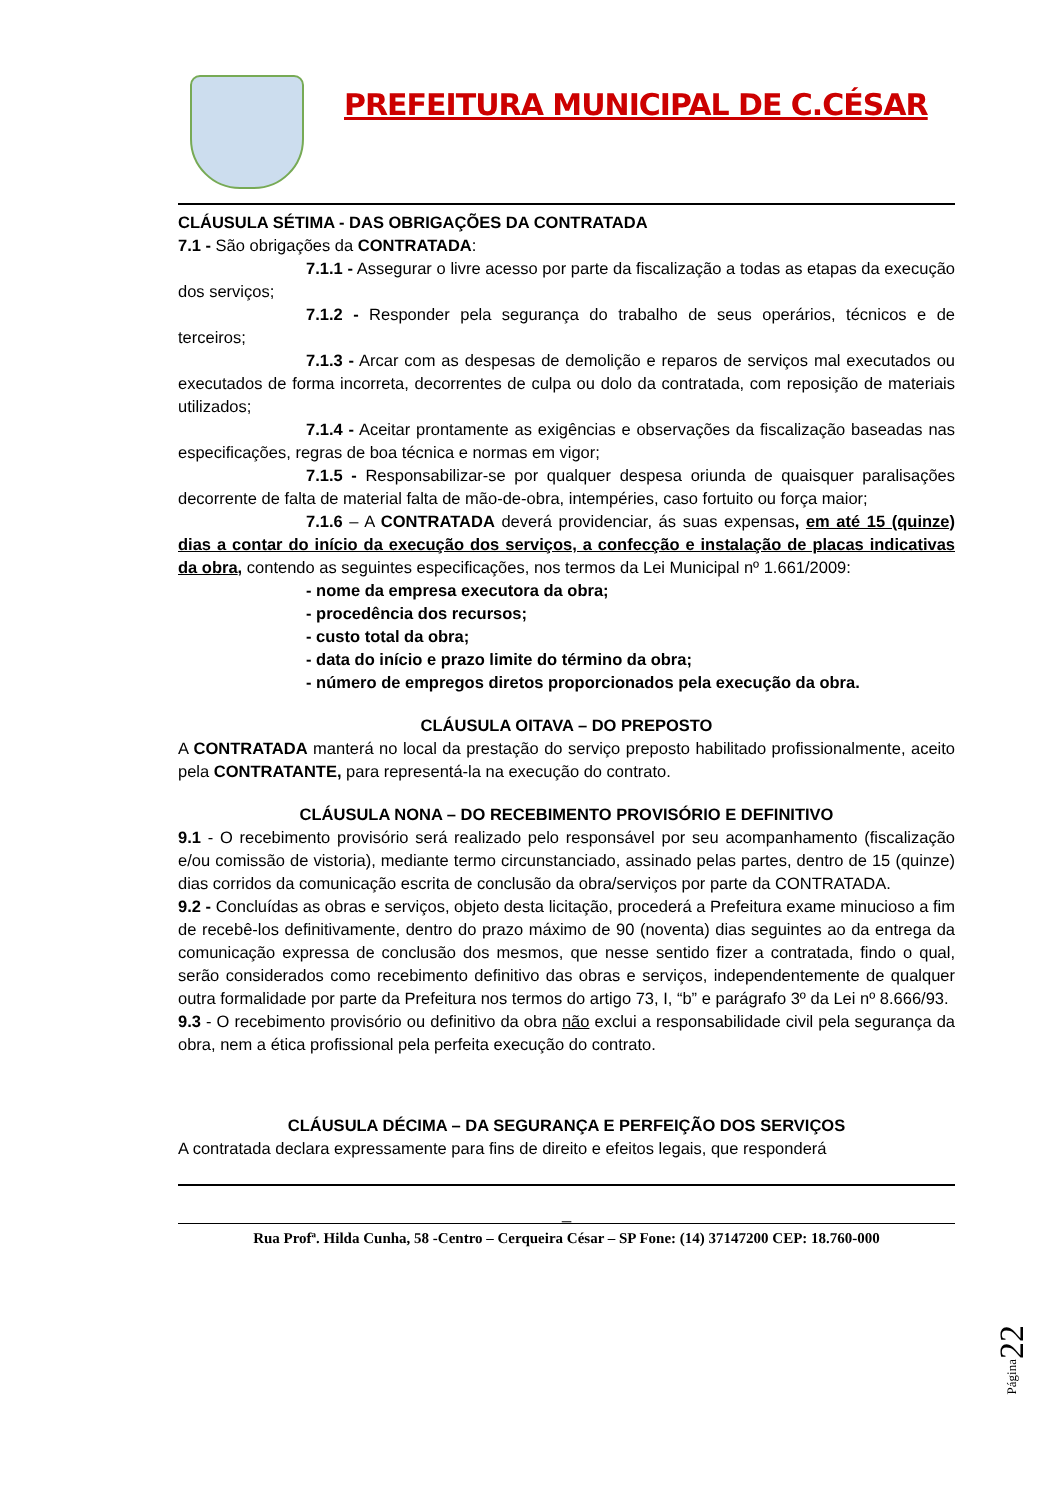PREFEITURA MUNICIPAL DE C.CÉSAR
CLÁUSULA SÉTIMA - DAS OBRIGAÇÕES DA CONTRATADA
7.1 - São obrigações da CONTRATADA:
7.1.1 - Assegurar o livre acesso por parte da fiscalização a todas as etapas da execução dos serviços;
7.1.2 - Responder pela segurança do trabalho de seus operários, técnicos e de terceiros;
7.1.3 - Arcar com as despesas de demolição e reparos de serviços mal executados ou executados de forma incorreta, decorrentes de culpa ou dolo da contratada, com reposição de materiais utilizados;
7.1.4 - Aceitar prontamente as exigências e observações da fiscalização baseadas nas especificações, regras de boa técnica e normas em vigor;
7.1.5 - Responsabilizar-se por qualquer despesa oriunda de quaisquer paralisações decorrente de falta de material falta de mão-de-obra, intempéries, caso fortuito ou força maior;
7.1.6 – A CONTRATADA deverá providenciar, ás suas expensas, em até 15 (quinze) dias a contar do início da execução dos serviços, a confecção e instalação de placas indicativas da obra, contendo as seguintes especificações, nos termos da Lei Municipal nº 1.661/2009:
- nome da empresa executora da obra;
- procedência dos recursos;
- custo total da obra;
- data do início e prazo limite do término da obra;
- número de empregos diretos proporcionados pela execução da obra.
CLÁUSULA OITAVA – DO PREPOSTO
A CONTRATADA manterá no local da prestação do serviço preposto habilitado profissionalmente, aceito pela CONTRATANTE, para representá-la na execução do contrato.
CLÁUSULA NONA – DO RECEBIMENTO PROVISÓRIO E DEFINITIVO
9.1 - O recebimento provisório será realizado pelo responsável por seu acompanhamento (fiscalização e/ou comissão de vistoria), mediante termo circunstanciado, assinado pelas partes, dentro de 15 (quinze) dias corridos da comunicação escrita de conclusão da obra/serviços por parte da CONTRATADA.
9.2 - Concluídas as obras e serviços, objeto desta licitação, procederá a Prefeitura exame minucioso a fim de recebê-los definitivamente, dentro do prazo máximo de 90 (noventa) dias seguintes ao da entrega da comunicação expressa de conclusão dos mesmos, que nesse sentido fizer a contratada, findo o qual, serão considerados como recebimento definitivo das obras e serviços, independentemente de qualquer outra formalidade por parte da Prefeitura nos termos do artigo 73, I, “b” e parágrafo 3º da Lei nº 8.666/93.
9.3 - O recebimento provisório ou definitivo da obra não exclui a responsabilidade civil pela segurança da obra, nem a ética profissional pela perfeita execução do contrato.
CLÁUSULA DÉCIMA – DA SEGURANÇA E PERFEIÇÃO DOS SERVIÇOS
A contratada declara expressamente para fins de direito e efeitos legais, que responderá
_
Rua Profª. Hilda Cunha, 58 -Centro – Cerqueira César – SP Fone: (14) 37147200 CEP: 18.760-000
Página22